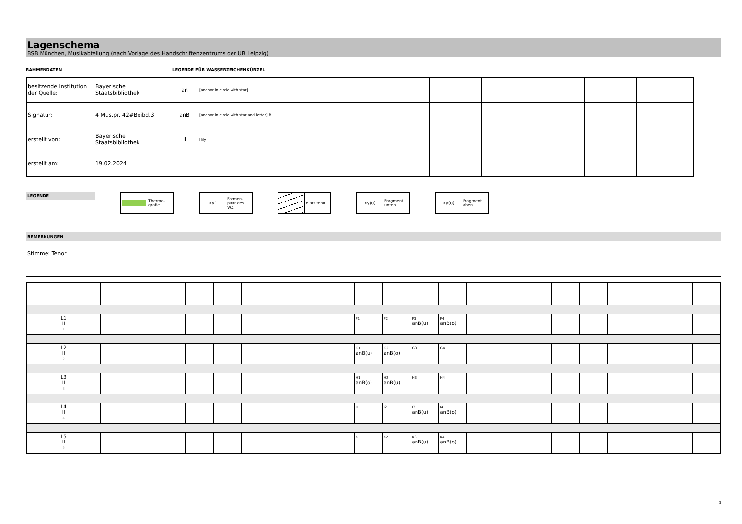Lagenschema
BSB München, Musikabteilung (nach Vorlage des Handschriftenzentrums der UB Leipzig)
RAHMENDATEN LEGENDE FÜR WASSERZEICHENKÜRZEL
| besitzende Institution der Quelle: | Bayerische Staatsbibliothek | an | [anchor in circle with star] | | | | | | | | |
| Signatur: | 4 Mus.pr. 42#Beibd.3 | anB | [anchor in circle with star and letter] B | | | | | | | | |
| erstellt von: | Bayerische Staatsbibliothek | li | [lily] | | | | | | | | |
| erstellt am: | 19.02.2024 | | | | | | | | | | |
LEGENDE
| | Thermo-grafie |
| xy" | Formen-paar des WZ |
| | Blatt fehlt |
| xy(u) | Fragment unten |
| xy(o) | Fragment oben |
BEMERKUNGEN
Stimme: Tenor
| L1 II 1 | | | | | | | | | | F1 | F2 | F3 anB(u) | F4 anB(o) | | | | | | | | | |
| L2 II 2 | | | | | | | | | | G1 anB(u) | G2 anB(o) | G3 | G4 | | | | | | | | | |
| L3 II 3 | | | | | | | | | | H1 anB(o) | H2 anB(u) | H3 | H4 | | | | | | | | | |
| L4 II 4 | | | | | | | | | | I1 | I2 | I3 anB(u) | I4 anB(o) | | | | | | | | | |
| L5 II 5 | | | | | | | | | | K1 | K2 | K3 anB(u) | K4 anB(o) | | | | | | | | | |
3